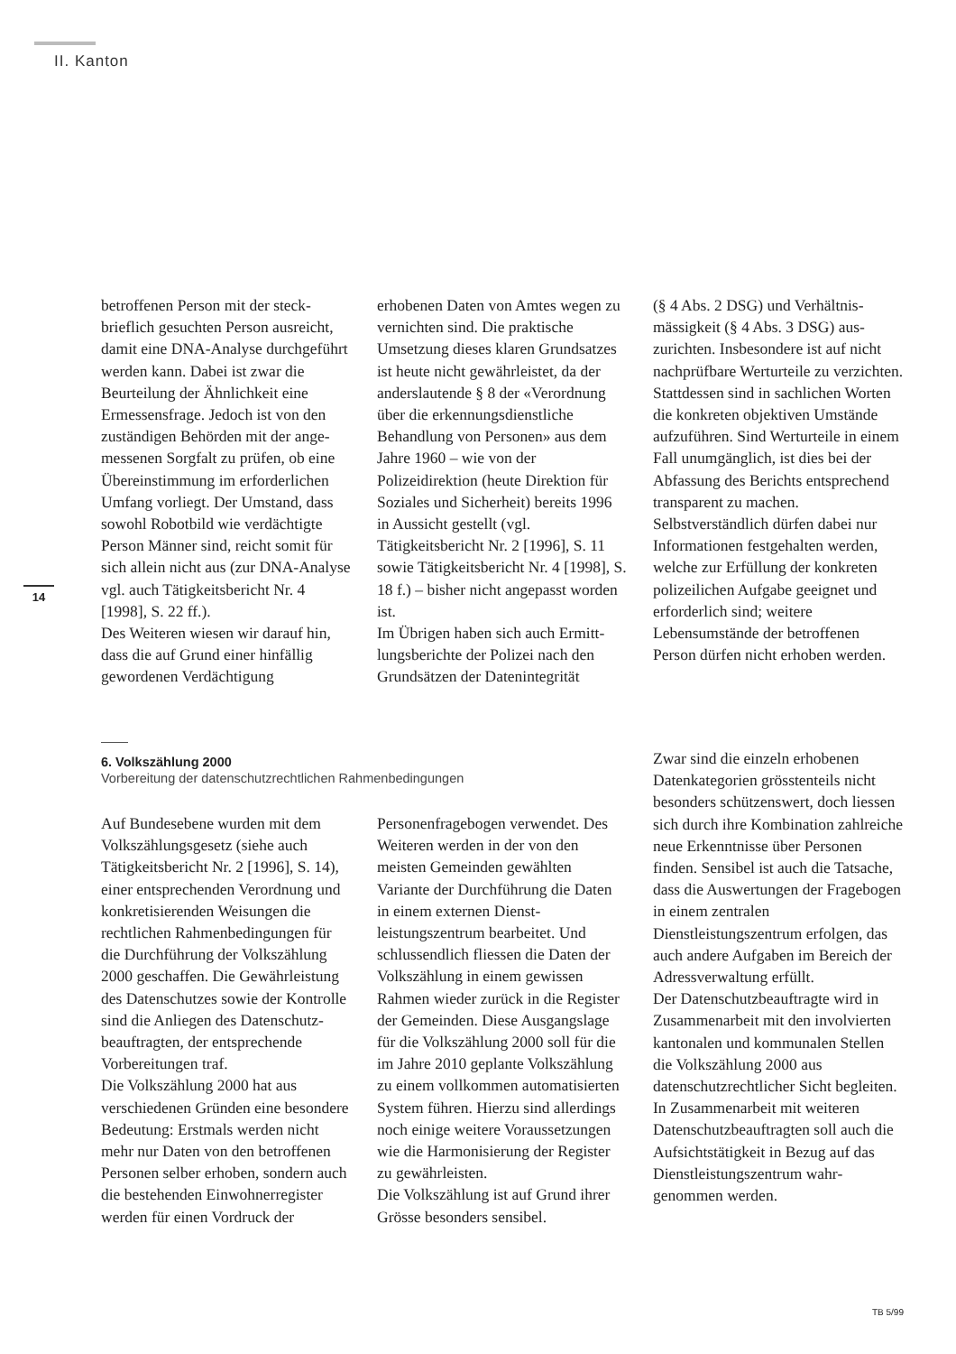II. Kanton
14
betroffenen Person mit der steck­brieflich gesuchten Person ausreicht, damit eine DNA-Analyse durch­geführt werden kann. Dabei ist zwar die Beurteilung der Ähnlichkeit eine Ermessensfrage. Jedoch ist von den zuständigen Behörden mit der ange­messenen Sorgfalt zu prüfen, ob eine Übereinstimmung im erforderlichen Umfang vorliegt. Der Umstand, dass sowohl Robotbild wie verdächtigte Person Männer sind, reicht somit für sich allein nicht aus (zur DNA-Analyse vgl. auch Tätigkeitsbericht Nr. 4 [1998], S. 22 ff.).
Des Weiteren wiesen wir darauf hin, dass die auf Grund einer hin­fällig gewordenen Verdächtigung
erhobenen Daten von Amtes wegen zu vernichten sind. Die praktische Umsetzung dieses klaren Grund­satzes ist heute nicht gewährleistet, da der anderslautende § 8 der «Verordnung über die erkennungs­dienstliche Behandlung von Per­sonen» aus dem Jahre 1960 – wie von der Polizeidirektion (heute Direktion für Soziales und Sicher­heit) bereits 1996 in Aussicht gestellt (vgl. Tätigkeitsbericht Nr. 2 [1996], S. 11 sowie Tätigkeitsbericht Nr. 4 [1998], S. 18 f.) – bisher nicht angepasst worden ist.
Im Übrigen haben sich auch Ermitt­lungsberichte der Polizei nach den Grundsätzen der Datenintegrität
(§ 4 Abs. 2 DSG) und Verhältnis­mässigkeit (§ 4 Abs. 3 DSG) aus­zurichten. Insbesondere ist auf nicht nachprüfbare Werturteile zu verzichten. Stattdessen sind in sachlichen Worten die konkreten objektiven Umstände aufzuführen. Sind Werturteile in einem Fall unum­gänglich, ist dies bei der Abfassung des Berichts entsprechend trans­parent zu machen. Selbstverständlich dürfen dabei nur Informationen festgehalten werden, welche zur Er­füllung der konkreten polizeilichen Aufgabe geeignet und erforderlich sind; weitere Lebensumstände der betroffenen Person dürfen nicht er­hoben werden.
6. Volkszählung 2000
Vorbereitung der datenschutzrechtlichen Rahmenbedingungen
Auf Bundesebene wurden mit dem Volkszählungsgesetz (siehe auch Tätigkeitsbericht Nr. 2 [1996], S. 14), einer entsprechenden Ver­ordnung und konkretisierenden Weisungen die rechtlichen Rahmen­bedingungen für die Durchführung der Volkszählung 2000 geschaffen. Die Gewährleistung des Daten­schutzes sowie der Kontrolle sind die Anliegen des Datenschutz­beauftragten, der entsprechende Vorbereitungen traf.
Die Volkszählung 2000 hat aus verschiedenen Gründen eine besondere Bedeutung: Erstmals werden nicht mehr nur Daten von den betroffenen Personen selber erhoben, sondern auch die bestehenden Einwohnerregister werden für einen Vordruck der
Personenfragebogen verwendet. Des Weiteren werden in der von den meisten Gemeinden gewählten Variante der Durchführung die Daten in einem externen Dienst­leistungszentrum bearbeitet. Und schlussendlich fliessen die Daten der Volkszählung in einem gewissen Rahmen wieder zurück in die Register der Gemeinden. Diese Ausgangslage für die Volkszählung 2000 soll für die im Jahre 2010 geplante Volkszählung zu einem vollkommen automatisierten System führen. Hierzu sind allerdings noch einige weitere Voraussetzungen wie die Harmonisierung der Register zu gewährleisten.
Die Volkszählung ist auf Grund ihrer Grösse besonders sensibel.
Zwar sind die einzeln erhobenen Datenkategorien grösstenteils nicht besonders schützenswert, doch liessen sich durch ihre Kombination zahlreiche neue Erkenntnisse über Personen finden. Sensibel ist auch die Tatsache, dass die Auswertun­gen der Fragebogen in einem zentralen Dienstleistungszentrum erfolgen, das auch andere Aufgaben im Bereich der Adressverwaltung erfüllt.
Der Datenschutzbeauftragte wird in Zusammenarbeit mit den in­volvierten kantonalen und kom­munalen Stellen die Volkszählung 2000 aus datenschutzrechtlicher Sicht begleiten. In Zusammen­arbeit mit weiteren Datenschutz­beauftragten soll auch die Auf­sichtstätigkeit in Bezug auf das Dienstleistungszentrum wahr­genommen werden.
TB 5/99